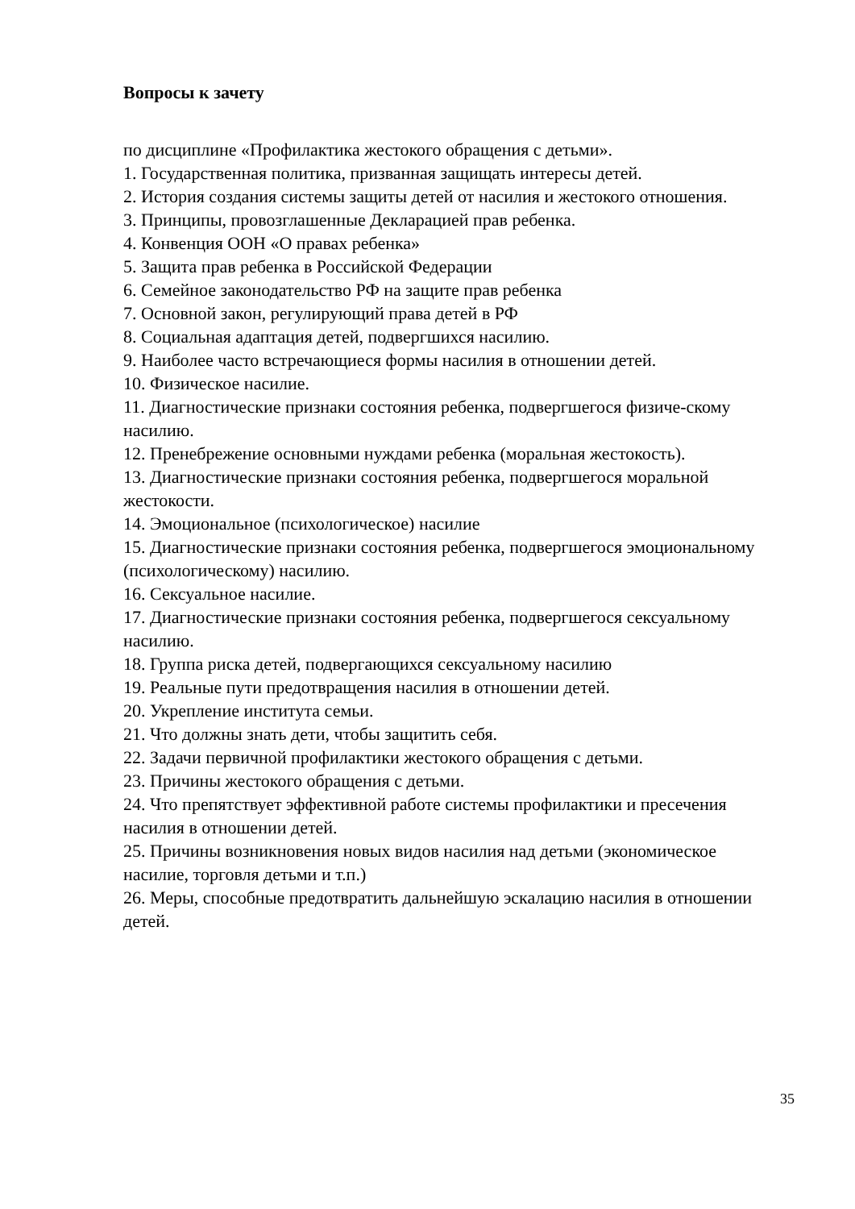Вопросы к зачету
по дисциплине «Профилактика жестокого обращения с детьми».
1. Государственная политика, призванная защищать интересы детей.
2. История создания системы защиты детей от насилия и жестокого отношения.
3. Принципы, провозглашенные Декларацией прав ребенка.
4. Конвенция ООН «О правах ребенка»
5. Защита прав ребенка в Российской Федерации
6. Семейное законодательство РФ на защите прав ребенка
7. Основной закон, регулирующий права детей в РФ
8. Социальная адаптация детей, подвергшихся насилию.
9. Наиболее часто встречающиеся формы насилия в отношении детей.
10. Физическое насилие.
11. Диагностические признаки состояния ребенка, подвергшегося физиче-скому насилию.
12. Пренебрежение основными нуждами ребенка (моральная жестокость).
13. Диагностические признаки состояния ребенка, подвергшегося моральной жестокости.
14. Эмоциональное (психологическое) насилие
15. Диагностические признаки состояния ребенка, подвергшегося эмоциональному (психологическому) насилию.
16. Сексуальное насилие.
17. Диагностические признаки состояния ребенка, подвергшегося сексуальному насилию.
18. Группа риска детей, подвергающихся сексуальному насилию
19. Реальные пути предотвращения насилия в отношении детей.
20. Укрепление института семьи.
21. Что должны знать дети, чтобы защитить себя.
22. Задачи первичной профилактики жестокого обращения с детьми.
23. Причины жестокого обращения с детьми.
24. Что препятствует эффективной работе системы профилактики и пресечения насилия в отношении детей.
25. Причины возникновения новых видов насилия над детьми (экономическое насилие, торговля детьми и т.п.)
26. Меры, способные предотвратить дальнейшую эскалацию насилия в отношении детей.
35